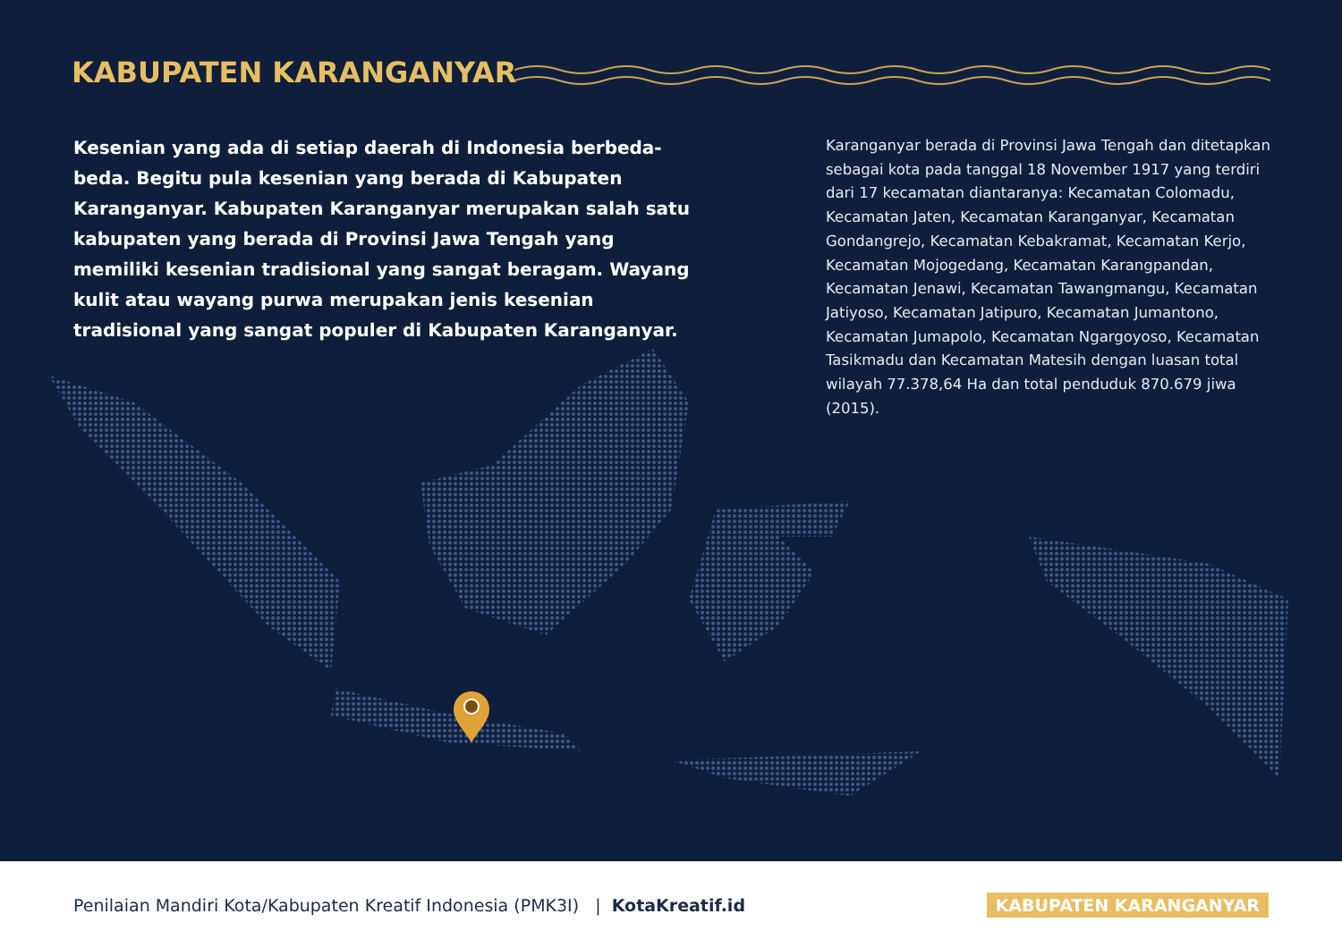KABUPATEN KARANGANYAR
Kesenian yang ada di setiap daerah di Indonesia berbeda-beda. Begitu pula kesenian yang berada di Kabupaten Karanganyar. Kabupaten Karanganyar merupakan salah satu kabupaten yang berada di Provinsi Jawa Tengah yang memiliki kesenian tradisional yang sangat beragam. Wayang kulit atau wayang purwa merupakan jenis kesenian tradisional yang sangat populer di Kabupaten Karanganyar.
Karanganyar berada di Provinsi Jawa Tengah dan ditetapkan sebagai kota pada tanggal 18 November 1917 yang terdiri dari 17 kecamatan diantaranya: Kecamatan Colomadu, Kecamatan Jaten, Kecamatan Karanganyar, Kecamatan Gondangrejo, Kecamatan Kebakramat, Kecamatan Kerjo, Kecamatan Mojogedang, Kecamatan Karangpandan, Kecamatan Jenawi, Kecamatan Tawangmangu, Kecamatan Jatiyoso, Kecamatan Jatipuro, Kecamatan Jumantono, Kecamatan Jumapolo, Kecamatan Ngargoyoso, Kecamatan Tasikmadu dan Kecamatan Matesih dengan luasan total wilayah 77.378,64 Ha dan total penduduk 870.679 jiwa (2015).
Penilaian Mandiri Kota/Kabupaten Kreatif Indonesia (PMK3I) | KotaKreatif.id
KABUPATEN KARANGANYAR